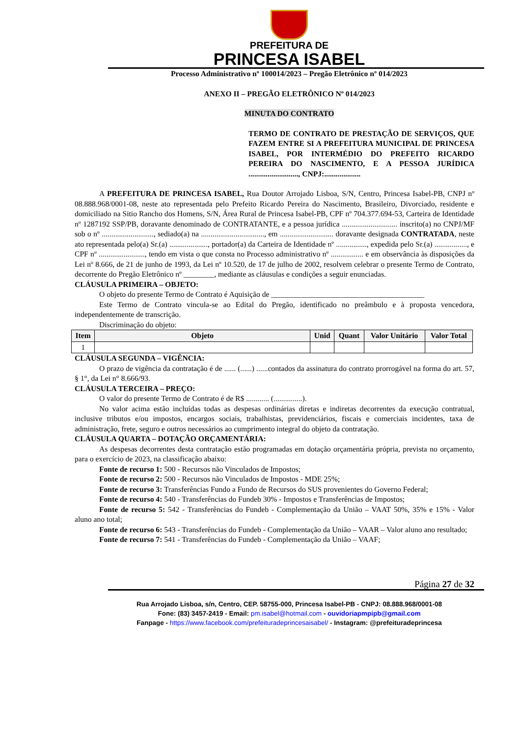PREFEITURA DE
PRINCESA ISABEL
Processo Administrativo nº 100014/2023 – Pregão Eletrônico nº 014/2023
ANEXO II – PREGÃO ELETRÔNICO Nº 014/2023
MINUTA DO CONTRATO
TERMO DE CONTRATO DE PRESTAÇÃO DE SERVIÇOS, QUE FAZEM ENTRE SI A PREFEITURA MUNICIPAL DE PRINCESA ISABEL, POR INTERMÉDIO DO PREFEITO RICARDO PEREIRA DO NASCIMENTO, E A PESSOA JURÍDICA .........................., CNPJ:...................
A PREFEITURA DE PRINCESA ISABEL, Rua Doutor Arrojado Lisboa, S/N, Centro, Princesa Isabel-PB, CNPJ nº 08.888.968/0001-08, neste ato representada pelo Prefeito Ricardo Pereira do Nascimento, Brasileiro, Divorciado, residente e domiciliado na Sitio Rancho dos Homens, S/N, Área Rural de Princesa Isabel-PB, CPF nº 704.377.694-53, Carteira de Identidade nº 1287192 SSP/PB, doravante denominado de CONTRATANTE, e a pessoa jurídica ............................. inscrito(a) no CNPJ/MF sob o nº ..........................., sediado(a) na ................................., em ............................ doravante designada CONTRATADA, neste ato representada pelo(a) Sr.(a) ...................., portador(a) da Carteira de Identidade nº ................, expedida pelo Sr.(a) ................., e CPF nº ........................, tendo em vista o que consta no Processo administrativo nº ................. e em observância às disposições da Lei nº 8.666, de 21 de junho de 1993, da Lei nº 10.520, de 17 de julho de 2002, resolvem celebrar o presente Termo de Contrato, decorrente do Pregão Eletrônico nº ________, mediante as cláusulas e condições a seguir enunciadas.
CLÁUSULA PRIMEIRA – OBJETO:
O objeto do presente Termo de Contrato é Aquisição de ________________________________________
Este Termo de Contrato vincula-se ao Edital do Pregão, identificado no preâmbulo e à proposta vencedora, independentemente de transcrição.
Discriminação do objeto:
| Item | Objeto | Unid | Quant | Valor Unitário | Valor Total |
| --- | --- | --- | --- | --- | --- |
| 1 | | | | | |
CLÁUSULA SEGUNDA – VIGÊNCIA:
O prazo de vigência da contratação é de ...... (......) ......contados da assinatura do contrato prorrogável na forma do art. 57, § 1°, da Lei n° 8.666/93.
CLÁUSULA TERCEIRA – PREÇO:
O valor do presente Termo de Contrato é de R$ ............ (...............).
No valor acima estão incluídas todas as despesas ordinárias diretas e indiretas decorrentes da execução contratual, inclusive tributos e/ou impostos, encargos sociais, trabalhistas, previdenciários, fiscais e comerciais incidentes, taxa de administração, frete, seguro e outros necessários ao cumprimento integral do objeto da contratação.
CLÁUSULA QUARTA – DOTAÇÃO ORÇAMENTÁRIA:
As despesas decorrentes desta contratação estão programadas em dotação orçamentária própria, prevista no orçamento, para o exercício de 2023, na classificação abaixo:
Fonte de recurso 1: 500 - Recursos não Vinculados de Impostos;
Fonte de recurso 2: 500 - Recursos não Vinculados de Impostos - MDE 25%;
Fonte de recurso 3: Transferências Fundo a Fundo de Recursos do SUS provenientes do Governo Federal;
Fonte de recurso 4: 540 - Transferências do Fundeb 30% - Impostos e Transferências de Impostos;
Fonte de recurso 5: 542 - Transferências do Fundeb - Complementação da União – VAAT 50%, 35% e 15% - Valor aluno ano total;
Fonte de recurso 6: 543 - Transferências do Fundeb - Complementação da União – VAAR – Valor aluno ano resultado;
Fonte de recurso 7: 541 - Transferências do Fundeb - Complementação da União – VAAF;
Página 27 de 32
Rua Arrojado Lisboa, s/n, Centro, CEP. 58755-000, Princesa Isabel-PB - CNPJ: 08.888.968/0001-08
Fone: (83) 3457-2419 - Email: pm.isabel@hotmail.com - ouvidoriapmpipb@gmail.com
Fanpage - https://www.facebook.com/prefeituradeprincesaisabel/ - Instagram: @prefeituradeprincesa